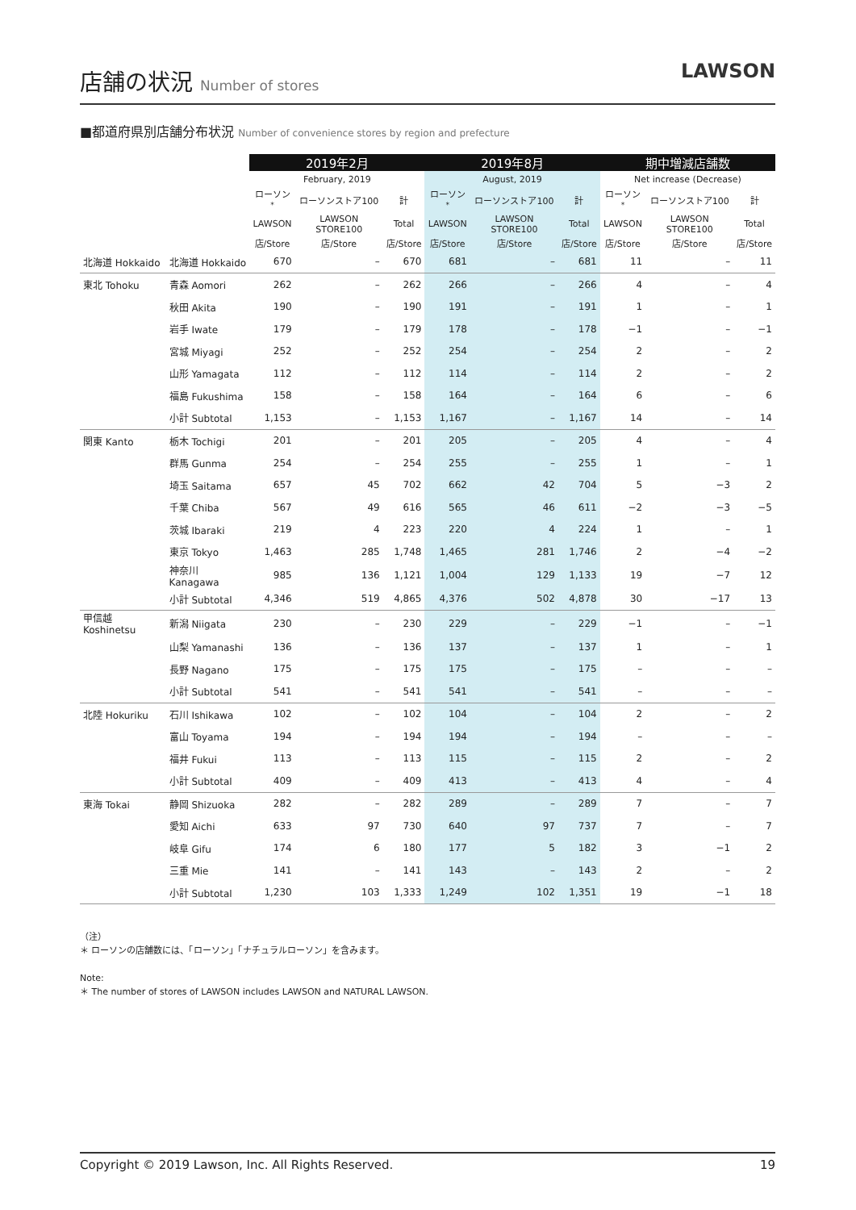店舗の状況 Number of stores
LAWSON
■都道府県別店舗分布状況 Number of convenience stores by region and prefecture
| | | 2019年2月 | | | 2019年8月 | | | 期中増減店舗数 | | |
| --- | --- | --- | --- | --- | --- | --- | --- | --- | --- | --- |
| | | February, 2019 | | | August, 2019 | | | Net increase (Decrease) | | |
| | | ローソン<sup>*</sup> | ローソンストア100 | 計 | ローソン<sup>*</sup> | ローソンストア100 | 計 | ローソン<sup>*</sup> | ローソンストア100 | 計 |
| | | LAWSON | LAWSON STORE100 | Total | LAWSON | LAWSON STORE100 | Total | LAWSON | LAWSON STORE100 | Total |
| | | 店/Store | 店/Store | 店/Store | 店/Store | 店/Store | 店/Store | 店/Store | 店/Store | 店/Store |
| 北海道 Hokkaido | 北海道 Hokkaido | 670 | – | 670 | 681 | – | 681 | 11 | – | 11 |
| 東北 Tohoku | 青森 Aomori | 262 | – | 262 | 266 | – | 266 | 4 | – | 4 |
| | 秋田 Akita | 190 | – | 190 | 191 | – | 191 | 1 | – | 1 |
| | 岩手 Iwate | 179 | – | 179 | 178 | – | 178 | −1 | – | −1 |
| | 宮城 Miyagi | 252 | – | 252 | 254 | – | 254 | 2 | – | 2 |
| | 山形 Yamagata | 112 | – | 112 | 114 | – | 114 | 2 | – | 2 |
| | 福島 Fukushima | 158 | – | 158 | 164 | – | 164 | 6 | – | 6 |
| | 小計 Subtotal | 1,153 | – | 1,153 | 1,167 | – | 1,167 | 14 | – | 14 |
| 関東 Kanto | 栃木 Tochigi | 201 | – | 201 | 205 | – | 205 | 4 | – | 4 |
| | 群馬 Gunma | 254 | – | 254 | 255 | – | 255 | 1 | – | 1 |
| | 埼玉 Saitama | 657 | 45 | 702 | 662 | 42 | 704 | 5 | −3 | 2 |
| | 千葉 Chiba | 567 | 49 | 616 | 565 | 46 | 611 | −2 | −3 | −5 |
| | 茨城 Ibaraki | 219 | 4 | 223 | 220 | 4 | 224 | 1 | – | 1 |
| | 東京 Tokyo | 1,463 | 285 | 1,748 | 1,465 | 281 | 1,746 | 2 | −4 | −2 |
| | 神奈川 Kanagawa | 985 | 136 | 1,121 | 1,004 | 129 | 1,133 | 19 | −7 | 12 |
| | 小計 Subtotal | 4,346 | 519 | 4,865 | 4,376 | 502 | 4,878 | 30 | −17 | 13 |
| 甲信越 Koshinetsu | 新潟 Niigata | 230 | – | 230 | 229 | – | 229 | −1 | – | −1 |
| | 山梨 Yamanashi | 136 | – | 136 | 137 | – | 137 | 1 | – | 1 |
| | 長野 Nagano | 175 | – | 175 | 175 | – | 175 | – | – | – |
| | 小計 Subtotal | 541 | – | 541 | 541 | – | 541 | – | – | – |
| 北陸 Hokuriku | 石川 Ishikawa | 102 | – | 102 | 104 | – | 104 | 2 | – | 2 |
| | 富山 Toyama | 194 | – | 194 | 194 | – | 194 | – | – | – |
| | 福井 Fukui | 113 | – | 113 | 115 | – | 115 | 2 | – | 2 |
| | 小計 Subtotal | 409 | – | 409 | 413 | – | 413 | 4 | – | 4 |
| 東海 Tokai | 静岡 Shizuoka | 282 | – | 282 | 289 | – | 289 | 7 | – | 7 |
| | 愛知 Aichi | 633 | 97 | 730 | 640 | 97 | 737 | 7 | – | 7 |
| | 岐阜 Gifu | 174 | 6 | 180 | 177 | 5 | 182 | 3 | −1 | 2 |
| | 三重 Mie | 141 | – | 141 | 143 | – | 143 | 2 | – | 2 |
| | 小計 Subtotal | 1,230 | 103 | 1,333 | 1,249 | 102 | 1,351 | 19 | −1 | 18 |
（注）
＊ ローソンの店舗数には、「ローソン」「ナチュラルローソン」を含みます。
Note:
＊ The number of stores of LAWSON includes LAWSON and NATURAL LAWSON.
Copyright © 2019 Lawson, Inc. All Rights Reserved. 19